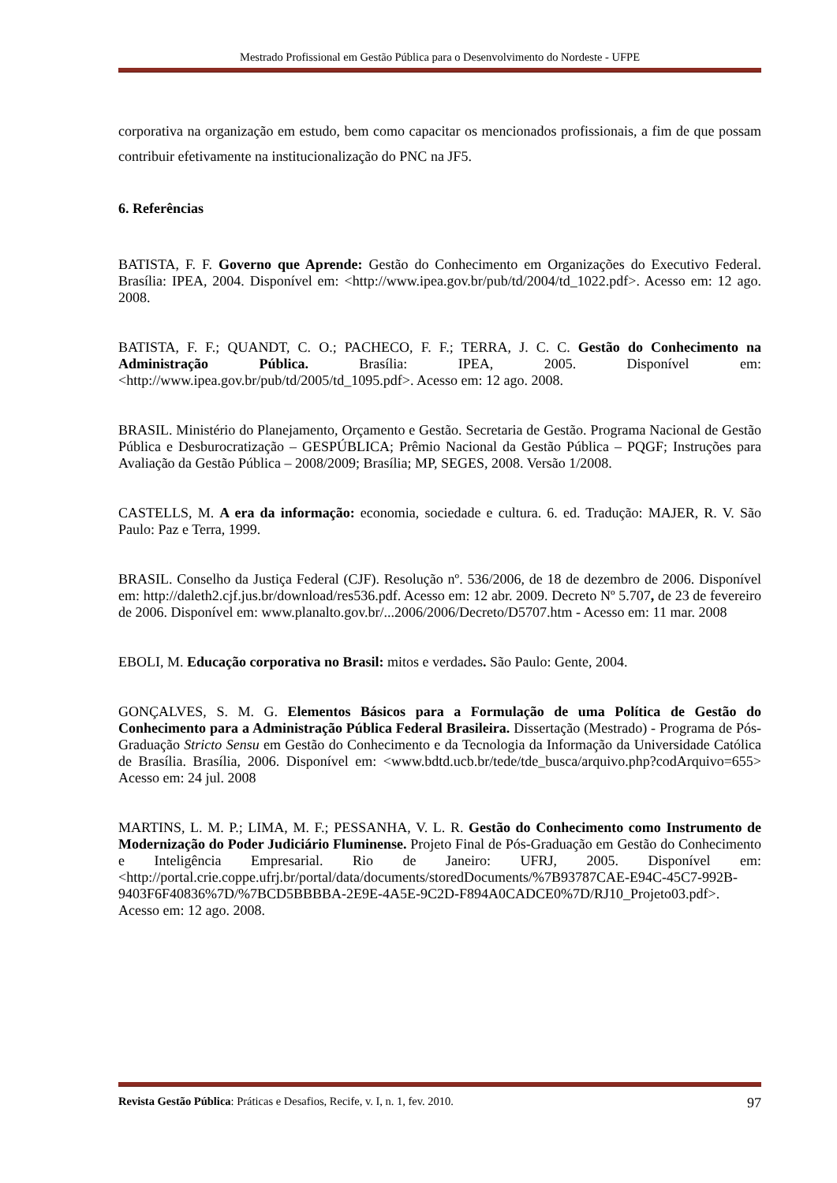Mestrado Profissional em Gestão Pública para o Desenvolvimento do Nordeste - UFPE
corporativa na organização em estudo, bem como capacitar os mencionados profissionais, a fim de que possam contribuir efetivamente na institucionalização do PNC na JF5.
6. Referências
BATISTA, F. F. Governo que Aprende: Gestão do Conhecimento em Organizações do Executivo Federal. Brasília: IPEA, 2004. Disponível em: <http://www.ipea.gov.br/pub/td/2004/td_1022.pdf>. Acesso em: 12 ago. 2008.
BATISTA, F. F.; QUANDT, C. O.; PACHECO, F. F.; TERRA, J. C. C. Gestão do Conhecimento na Administração Pública. Brasília: IPEA, 2005. Disponível em: <http://www.ipea.gov.br/pub/td/2005/td_1095.pdf>. Acesso em: 12 ago. 2008.
BRASIL. Ministério do Planejamento, Orçamento e Gestão. Secretaria de Gestão. Programa Nacional de Gestão Pública e Desburocratização – GESPÚBLICA; Prêmio Nacional da Gestão Pública – PQGF; Instruções para Avaliação da Gestão Pública – 2008/2009; Brasília; MP, SEGES, 2008. Versão 1/2008.
CASTELLS, M. A era da informação: economia, sociedade e cultura. 6. ed. Tradução: MAJER, R. V. São Paulo: Paz e Terra, 1999.
BRASIL. Conselho da Justiça Federal (CJF). Resolução nº. 536/2006, de 18 de dezembro de 2006. Disponível em: http://daleth2.cjf.jus.br/download/res536.pdf. Acesso em: 12 abr. 2009. Decreto Nº 5.707, de 23 de fevereiro de 2006. Disponível em: www.planalto.gov.br/...2006/2006/Decreto/D5707.htm - Acesso em: 11 mar. 2008
EBOLI, M. Educação corporativa no Brasil: mitos e verdades. São Paulo: Gente, 2004.
GONÇALVES, S. M. G. Elementos Básicos para a Formulação de uma Política de Gestão do Conhecimento para a Administração Pública Federal Brasileira. Dissertação (Mestrado) - Programa de Pós-Graduação Stricto Sensu em Gestão do Conhecimento e da Tecnologia da Informação da Universidade Católica de Brasília. Brasília, 2006. Disponível em: <www.bdtd.ucb.br/tede/tde_busca/arquivo.php?codArquivo=655> Acesso em: 24 jul. 2008
MARTINS, L. M. P.; LIMA, M. F.; PESSANHA, V. L. R. Gestão do Conhecimento como Instrumento de Modernização do Poder Judiciário Fluminense. Projeto Final de Pós-Graduação em Gestão do Conhecimento e Inteligência Empresarial. Rio de Janeiro: UFRJ, 2005. Disponível em: <http://portal.crie.coppe.ufrj.br/portal/data/documents/storedDocuments/%7B93787CAE-E94C-45C7-992B-9403F6F40836%7D/%7BCD5BBBBA-2E9E-4A5E-9C2D-F894A0CADCE0%7D/RJ10_Projeto03.pdf>. Acesso em: 12 ago. 2008.
Revista Gestão Pública: Práticas e Desafios, Recife, v. I, n. 1, fev. 2010. 97